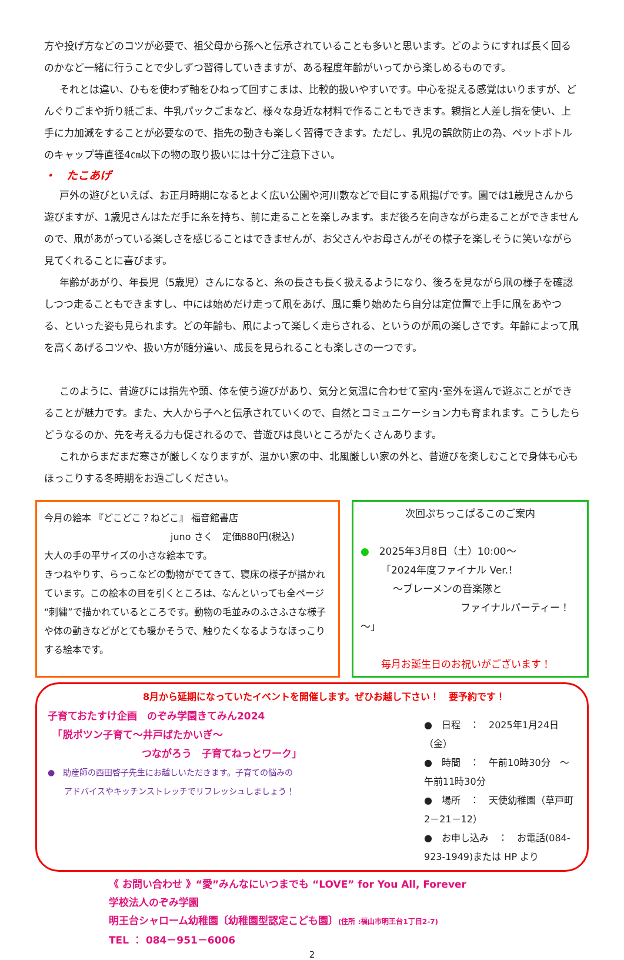方や投げ方などのコツが必要で、祖父母から孫へと伝承されていることも多いと思います。どのようにすれば長く回るのかなど一緒に行うことで少しずつ習得していきますが、ある程度年齢がいってから楽しめるものです。
それとは違い、ひもを使わず軸をひねって回すこまは、比較的扱いやすいです。中心を捉える感覚はいりますが、どんぐりごまや折り紙ごま、牛乳パックごまなど、様々な身近な材料で作ることもできます。親指と人差し指を使い、上手に力加減をすることが必要なので、指先の動きも楽しく習得できます。ただし、乳児の誤飲防止の為、ペットボトルのキャップ等直径4㎝以下の物の取り扱いには十分ご注意下さい。
・　たこあげ
戸外の遊びといえば、お正月時期になるとよく広い公園や河川敷などで目にする凧揚げです。園では1歳児さんから遊びますが、1歳児さんはただ手に糸を持ち、前に走ることを楽しみます。まだ後ろを向きながら走ることができませんので、凧があがっている楽しさを感じることはできませんが、お父さんやお母さんがその様子を楽しそうに笑いながら見てくれることに喜びます。
年齢があがり、年長児（5歳児）さんになると、糸の長さも長く扱えるようになり、後ろを見ながら凧の様子を確認しつつ走ることもできますし、中には始めだけ走って凧をあげ、風に乗り始めたら自分は定位置で上手に凧をあやつる、といった姿も見られます。どの年齢も、凧によって楽しく走らされる、というのが凧の楽しさです。年齢によって凧を高くあげるコツや、扱い方が随分違い、成長を見られることも楽しさの一つです。
このように、昔遊びには指先や頭、体を使う遊びがあり、気分と気温に合わせて室内･室外を選んで遊ぶことができることが魅力です。また、大人から子へと伝承されていくので、自然とコミュニケーション力も育まれます。こうしたらどうなるのか、先を考える力も促されるので、昔遊びは良いところがたくさんあります。
これからまだまだ寒さが厳しくなりますが、温かい家の中、北風厳しい家の外と、昔遊びを楽しむことで身体も心もほっこりする冬時期をお過ごしください。
今月の絵本 『どこどこ？ねどこ』 福音館書店
juno さく　定価880円(税込)
大人の手の平サイズの小さな絵本です。
きつねやりす、らっこなどの動物がでてきて、寝床の様子が描かれています。この絵本の目を引くところは、なんといっても全ページ“刺繍”で描かれているところです。動物の毛並みのふさふさな様子や体の動きなどがとても暖かそうで、触りたくなるようなほっこりする絵本です。
次回ぷちっこぱるこのご案内
●　2025年3月8日（土）10:00～
「2024年度ファイナル Ver.！
～ブレーメンの音楽隊と
ファイナルパーティー！～」
毎月お誕生日のお祝いがございます！
8月から延期になっていたイベントを開催します。ぜひお越し下さい！　要予約です！
子育ておたすけ企画　のぞみ学園きてみん2024
　「脱ポツン子育て～井戸ばたかいぎ～
つながろう　子育てねっとワーク」
●　助産師の西田啓子先生にお越しいただきます。子育ての悩みの
　　アドバイスやキッチンストレッチでリフレッシュしましょう！
●　日程　：　2025年1月24日（金）
●　時間　：　午前10時30分　～　午前11時30分
●　場所　：　天使幼稚園（草戸町2－21－12）
●　お申し込み　：　お電話(084-923-1949)または HP より
《 お問い合わせ 》“愛”みんなにいつまでも “LOVE” for You All, Forever
学校法人のぞみ学園
明王台シャローム幼稚園〔幼稚園型認定こども園〕(住所 :福山市明王台1丁目2-7)
TEL ： 084－951－6006
2